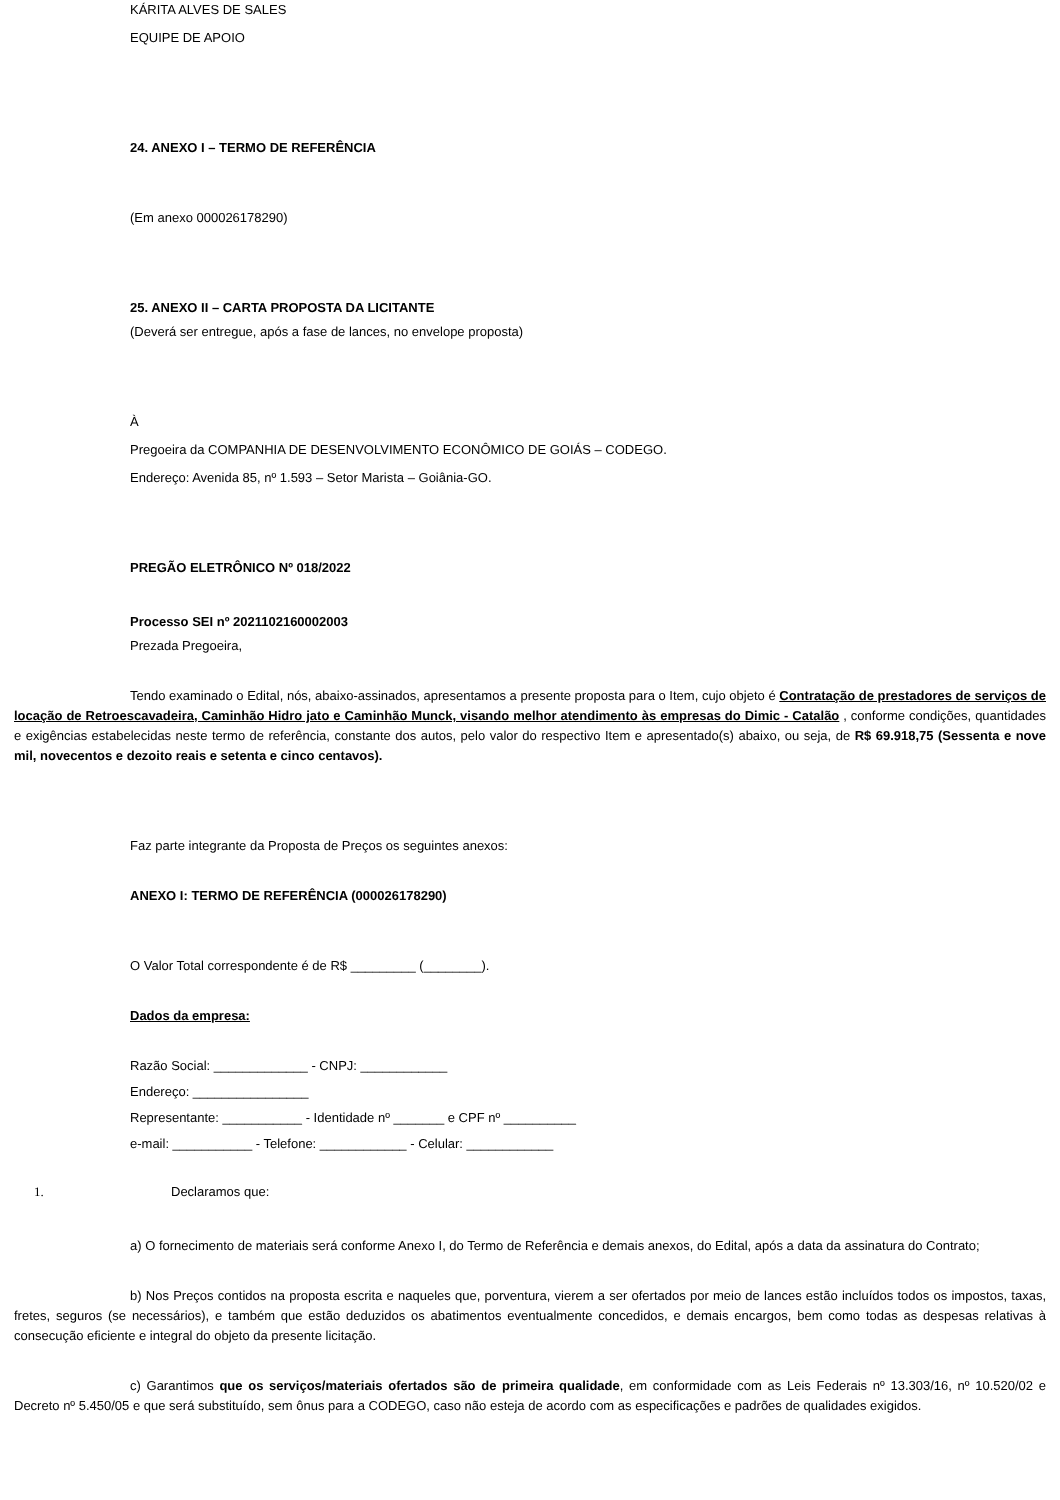KÁRITA ALVES DE SALES
EQUIPE DE APOIO
24. ANEXO I – TERMO DE REFERÊNCIA
(Em anexo 000026178290)
25. ANEXO II – CARTA PROPOSTA DA LICITANTE
(Deverá ser entregue, após a fase de lances, no envelope proposta)
À
Pregoeira da COMPANHIA DE DESENVOLVIMENTO ECONÔMICO DE GOIÁS – CODEGO.
Endereço: Avenida 85, nº 1.593 – Setor Marista – Goiânia-GO.
PREGÃO ELETRÔNICO Nº 018/2022
Processo SEI nº 2021102160002003
Prezada Pregoeira,
Tendo examinado o Edital, nós, abaixo-assinados, apresentamos a presente proposta para o Item, cujo objeto é Contratação de prestadores de serviços de locação de Retroescavadeira, Caminhão Hidro jato e Caminhão Munck, visando melhor atendimento às empresas do Dimic - Catalão , conforme condições, quantidades e exigências estabelecidas neste termo de referência, constante dos autos, pelo valor do respectivo Item e apresentado(s) abaixo, ou seja, de R$ 69.918,75 (Sessenta e nove mil, novecentos e dezoito reais e setenta e cinco centavos).
Faz parte integrante da Proposta de Preços os seguintes anexos:
ANEXO I: TERMO DE REFERÊNCIA (000026178290)
O Valor Total correspondente é de R$ _________ (________).
Dados da empresa:
Razão Social: _____________ - CNPJ: ____________
Endereço: ________________
Representante: ___________ - Identidade nº _______ e CPF nº __________
e-mail: ___________ - Telefone: ____________ - Celular: ____________
1. Declaramos que:
a) O fornecimento de materiais será conforme Anexo I, do Termo de Referência e demais anexos, do Edital, após a data da assinatura do Contrato;
b) Nos Preços contidos na proposta escrita e naqueles que, porventura, vierem a ser ofertados por meio de lances estão incluídos todos os impostos, taxas, fretes, seguros (se necessários), e também que estão deduzidos os abatimentos eventualmente concedidos, e demais encargos, bem como todas as despesas relativas à consecução eficiente e integral do objeto da presente licitação.
c) Garantimos que os serviços/materiais ofertados são de primeira qualidade, em conformidade com as Leis Federais nº 13.303/16, nº 10.520/02 e Decreto nº 5.450/05 e que será substituído, sem ônus para a CODEGO, caso não esteja de acordo com as especificações e padrões de qualidades exigidos.